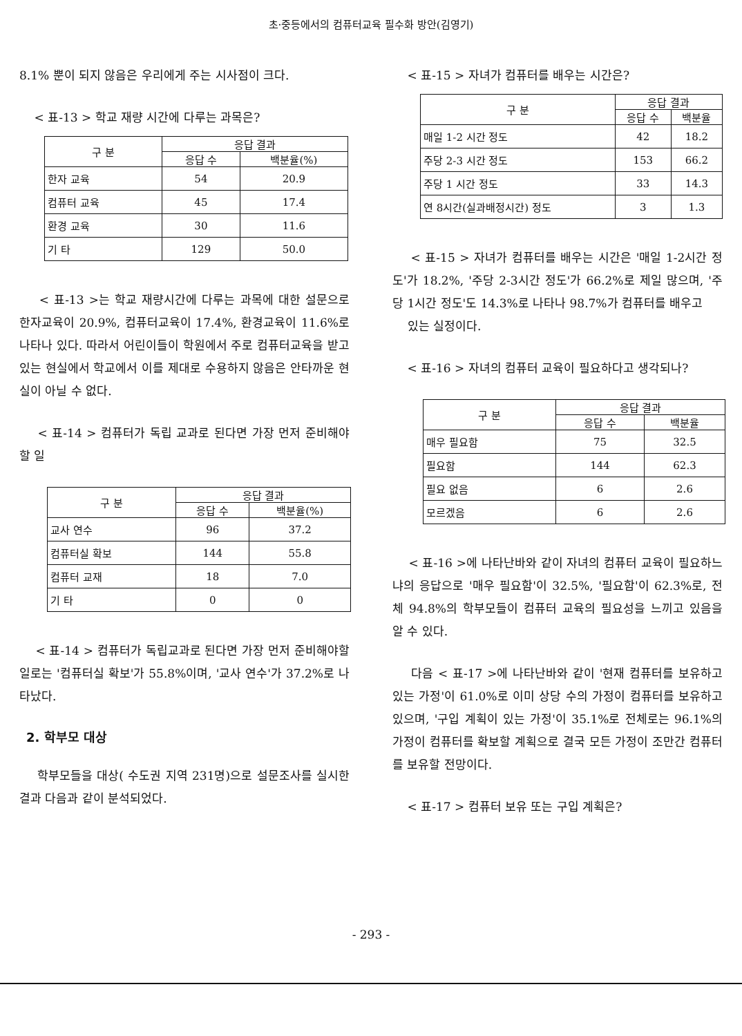초·중등에서의 컴퓨터교육 필수화 방안(김영기)
8.1% 뿐이 되지 않음은 우리에게 주는 시사점이 크다.
< 표-13 > 학교 재량 시간에 다루는 과목은?
| 구 분 | 응답 결과 | |
| --- | --- | --- |
| | 응답 수 | 백분율(%) |
| 한자 교육 | 54 | 20.9 |
| 컴퓨터 교육 | 45 | 17.4 |
| 환경 교육 | 30 | 11.6 |
| 기 타 | 129 | 50.0 |
< 표-13 >는 학교 재량시간에 다루는 과목에 대한 설문으로 한자교육이 20.9%, 컴퓨터교육이 17.4%, 환경교육이 11.6%로 나타나 있다. 따라서 어린이들이 학원에서 주로 컴퓨터교육을 받고 있는 현실에서 학교에서 이를 제대로 수용하지 않음은 안타까운 현실이 아닐 수 없다.
< 표-14 > 컴퓨터가 독립 교과로 된다면 가장 먼저 준비해야 할 일
| 구 분 | 응답 결과 | |
| --- | --- | --- |
| | 응답 수 | 백분율(%) |
| 교사 연수 | 96 | 37.2 |
| 컴퓨터실 확보 | 144 | 55.8 |
| 컴퓨터 교재 | 18 | 7.0 |
| 기 타 | 0 | 0 |
< 표-14 > 컴퓨터가 독립교과로 된다면 가장 먼저 준비해야할 일로는 '컴퓨터실 확보'가 55.8%이며, '교사 연수'가 37.2%로 나타났다.
2. 학부모 대상
학부모들을 대상( 수도권 지역 231명)으로 설문조사를 실시한 결과 다음과 같이 분석되었다.
< 표-15 > 자녀가 컴퓨터를 배우는 시간은?
| 구 분 | 응답 결과 | |
| --- | --- | --- |
| | 응답 수 | 백분율 |
| 매일 1-2 시간 정도 | 42 | 18.2 |
| 주당 2-3 시간 정도 | 153 | 66.2 |
| 주당 1 시간 정도 | 33 | 14.3 |
| 연 8시간(실과배정시간) 정도 | 3 | 1.3 |
< 표-15 > 자녀가 컴퓨터를 배우는 시간은 '매일 1-2시간 정도'가 18.2%, '주당 2-3시간 정도'가 66.2%로 제일 많으며, '주당 1시간 정도'도 14.3%로 나타나 98.7%가 컴퓨터를 배우고
있는 실정이다.
< 표-16 > 자녀의 컴퓨터 교육이 필요하다고 생각되나?
| 구 분 | 응답 결과 | |
| --- | --- | --- |
| | 응답 수 | 백분율 |
| 매우 필요함 | 75 | 32.5 |
| 필요함 | 144 | 62.3 |
| 필요 없음 | 6 | 2.6 |
| 모르겠음 | 6 | 2.6 |
< 표-16 >에 나타난바와 같이 자녀의 컴퓨터 교육이 필요하느냐의 응답으로 '매우 필요함'이 32.5%, '필요함'이 62.3%로, 전체 94.8%의 학부모들이 컴퓨터 교육의 필요성을 느끼고 있음을 알 수 있다.
다음 < 표-17 >에 나타난바와 같이 '현재 컴퓨터를 보유하고 있는 가정'이 61.0%로 이미 상당 수의 가정이 컴퓨터를 보유하고 있으며, '구입 계획이 있는 가정'이 35.1%로 전체로는 96.1%의 가정이 컴퓨터를 확보할 계획으로 결국 모든 가정이 조만간 컴퓨터를 보유할 전망이다.
< 표-17 > 컴퓨터 보유 또는 구입 계획은?
- 293 -